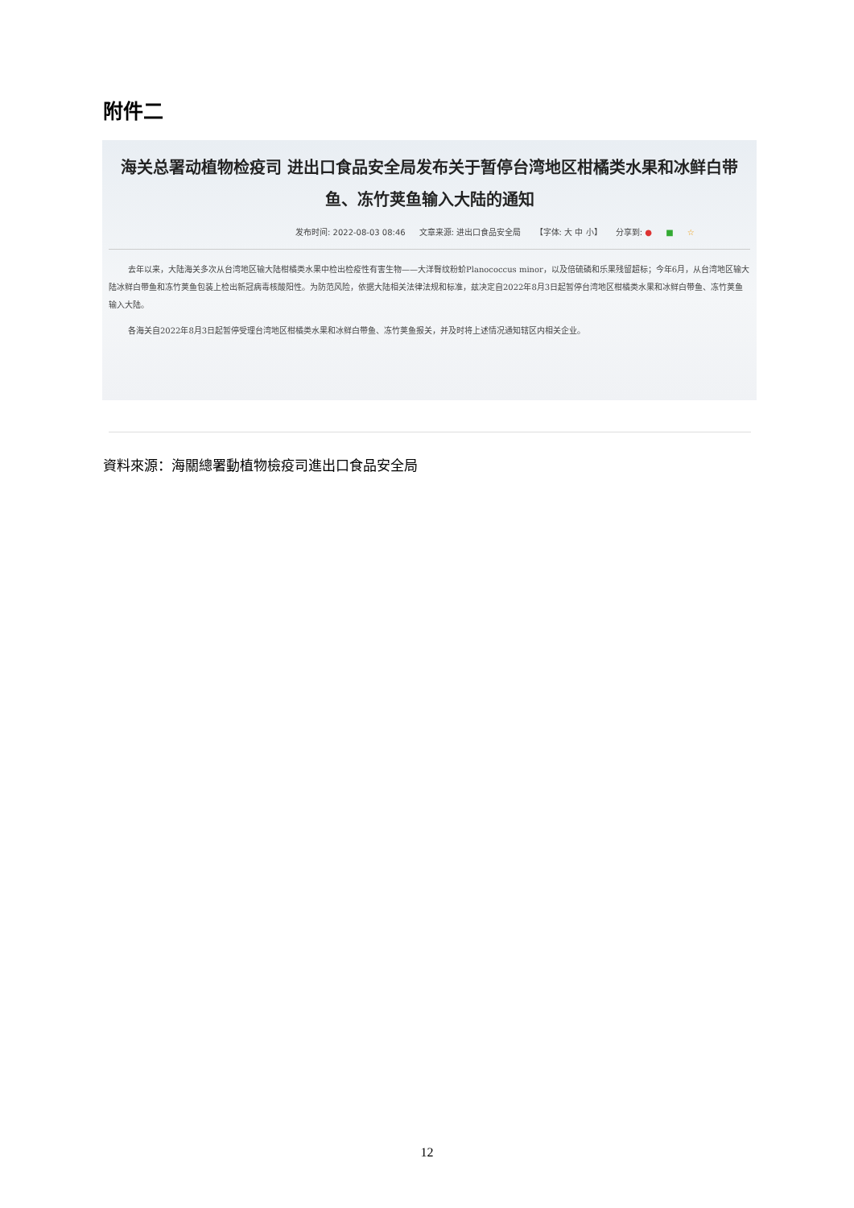附件二
海关总署动植物检疫司 进出口食品安全局发布关于暂停台湾地区柑橘类水果和冰鲜白带鱼、冻竹荚鱼输入大陆的通知
发布时间: 2022-08-03 08:46 文章来源: 进出口食品安全局 【字体: 大 中 小】 分享到: ● ■ ☆
去年以来，大陆海关多次从台湾地区输大陆柑橘类水果中检出检疫性有害生物——大洋臀纹粉蚧Planococcus minor，以及倍硫磷和乐果残留超标；今年6月，从台湾地区输大陆冰鲜白带鱼和冻竹荚鱼包装上检出新冠病毒核酸阳性。为防范风险，依据大陆相关法律法规和标准，兹决定自2022年8月3日起暂停台湾地区柑橘类水果和冰鲜白带鱼、冻竹荚鱼输入大陆。
各海关自2022年8月3日起暂停受理台湾地区柑橘类水果和冰鲜白带鱼、冻竹荚鱼报关，并及时将上述情况通知辖区内相关企业。
資料來源：海關總署動植物檢疫司進出口食品安全局
12